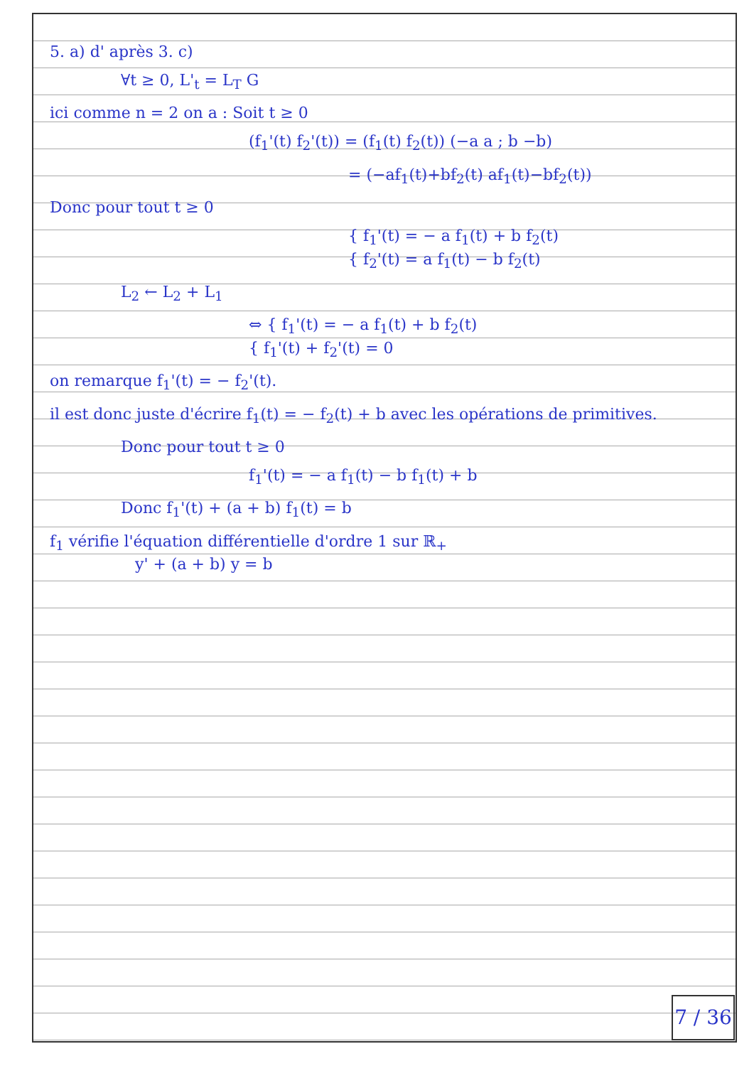5. a) d' après 3. c)
∀t ≥ 0, L'<sub>t</sub> = L<sub>T</sub> G
ici comme n = 2 on a : Soit t ≥ 0
(f<sub>1</sub>'(t) f<sub>2</sub>'(t)) = (f<sub>1</sub>(t) f<sub>2</sub>(t)) (−a a ; b −b)
= (−af<sub>1</sub>(t)+bf<sub>2</sub>(t) af<sub>1</sub>(t)−bf<sub>2</sub>(t))
Donc pour tout t ≥ 0
{ f<sub>1</sub>'(t) = − a f<sub>1</sub>(t) + b f<sub>2</sub>(t)
{ f<sub>2</sub>'(t) = a f<sub>1</sub>(t) − b f<sub>2</sub>(t)
L<sub>2</sub> ← L<sub>2</sub> + L<sub>1</sub>
⇔ { f<sub>1</sub>'(t) = − a f<sub>1</sub>(t) + b f<sub>2</sub>(t)
{ f<sub>1</sub>'(t) + f<sub>2</sub>'(t) = 0
on remarque f<sub>1</sub>'(t) = − f<sub>2</sub>'(t).
il est donc juste d'écrire f<sub>1</sub>(t) = − f<sub>2</sub>(t) + b avec les opérations de primitives.
Donc pour tout t ≥ 0
f<sub>1</sub>'(t) = − a f<sub>1</sub>(t) − b f<sub>1</sub>(t) + b
Donc f<sub>1</sub>'(t) + (a + b) f<sub>1</sub>(t) = b
f<sub>1</sub> vérifie l'équation différentielle d'ordre 1 sur ℝ<sub>+</sub>
y' + (a + b) y = b
7 / 36